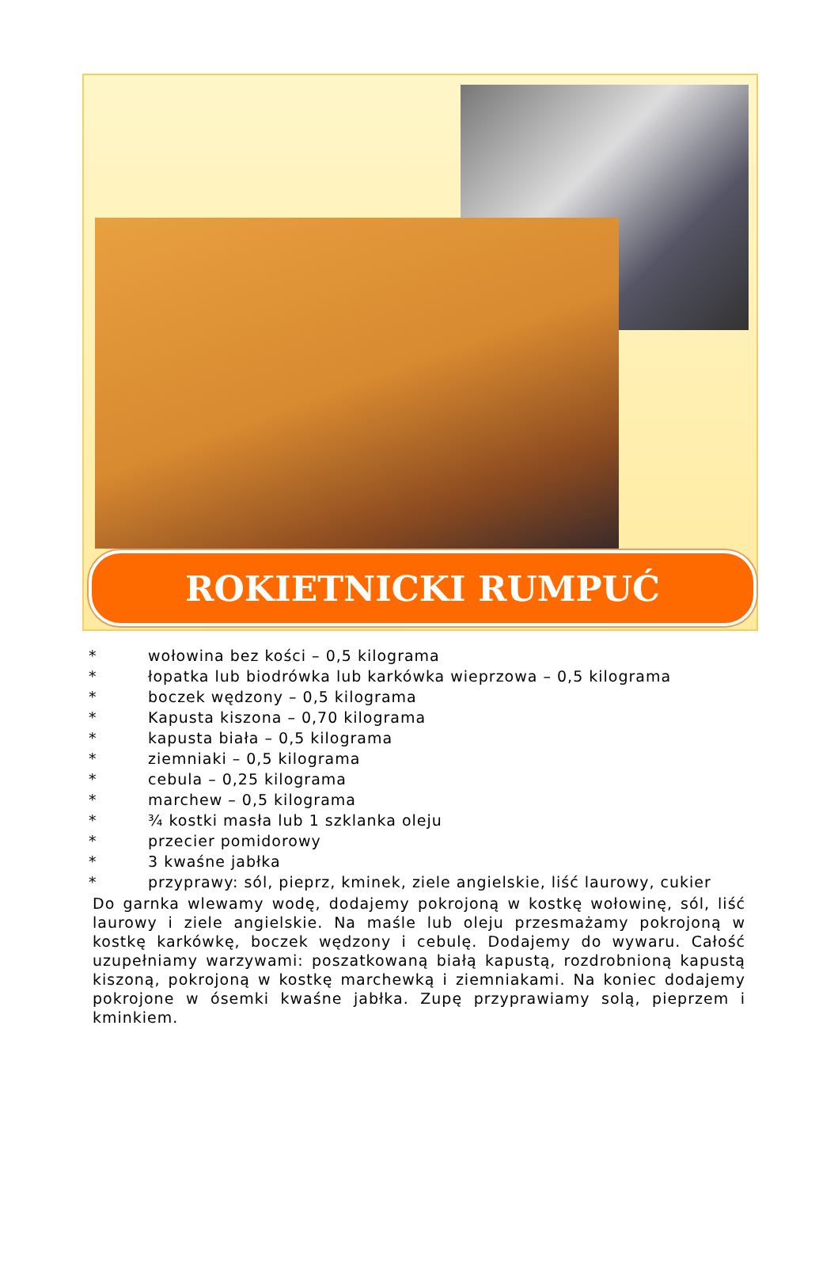ROKIETNICKI RUMPUĆ
* wołowina bez kości – 0,5 kilograma
* łopatka lub biodrówka lub karkówka wieprzowa – 0,5 kilograma
* boczek wędzony – 0,5 kilograma
* Kapusta kiszona – 0,70 kilograma
* kapusta biała – 0,5 kilograma
* ziemniaki – 0,5 kilograma
* cebula – 0,25 kilograma
* marchew – 0,5 kilograma
* ¾ kostki masła lub 1 szklanka oleju
* przecier pomidorowy
* 3 kwaśne jabłka
* przyprawy: sól, pieprz, kminek, ziele angielskie, liść laurowy, cukier
Do garnka wlewamy wodę, dodajemy pokrojoną w kostkę wołowinę, sól, liść laurowy i ziele angielskie. Na maśle lub oleju przesmażamy pokrojoną w kostkę karkówkę, boczek wędzony i cebulę. Dodajemy do wywaru. Całość uzupełniamy warzywami: poszatkowaną białą kapustą, rozdrobnioną kapustą kiszoną, pokrojoną w kostkę marchewką i ziemniakami. Na koniec dodajemy pokrojone w ósemki kwaśne jabłka. Zupę przyprawiamy solą, pieprzem i kminkiem.